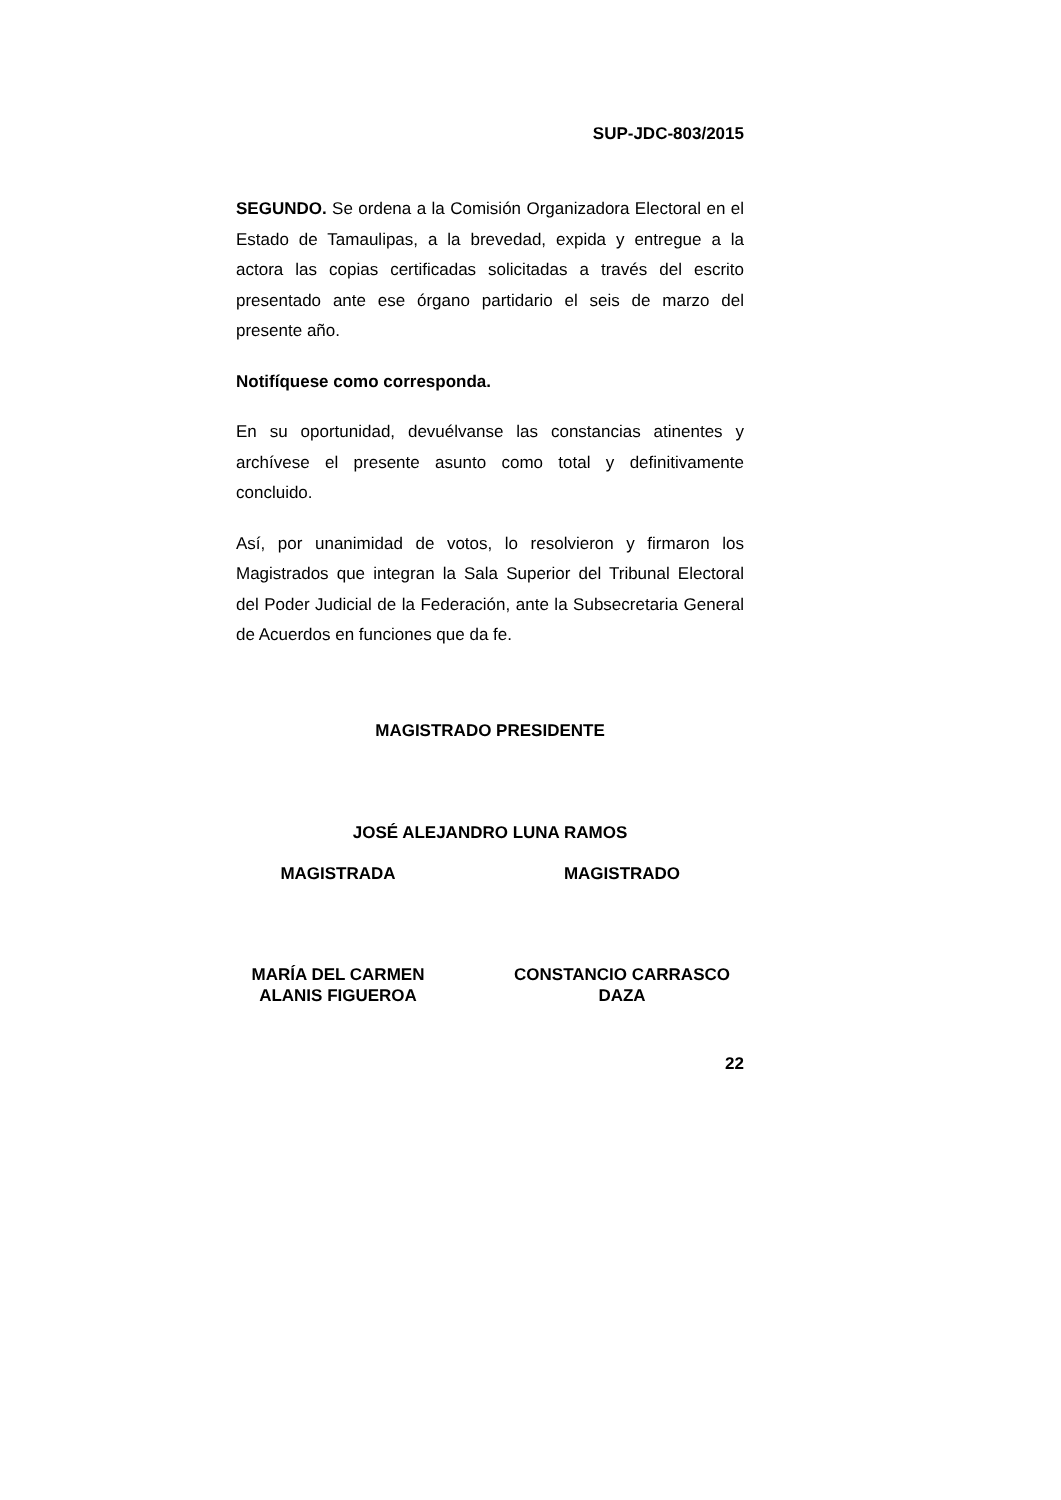SUP-JDC-803/2015
SEGUNDO. Se ordena a la Comisión Organizadora Electoral en el Estado de Tamaulipas, a la brevedad, expida y entregue a la actora las copias certificadas solicitadas a través del escrito presentado ante ese órgano partidario el seis de marzo del presente año.
Notifíquese como corresponda.
En su oportunidad, devuélvanse las constancias atinentes y archívese el presente asunto como total y definitivamente concluido.
Así, por unanimidad de votos, lo resolvieron y firmaron los Magistrados que integran la Sala Superior del Tribunal Electoral del Poder Judicial de la Federación, ante la Subsecretaria General de Acuerdos en funciones que da fe.
MAGISTRADO PRESIDENTE
JOSÉ ALEJANDRO LUNA RAMOS
MAGISTRADA MAGISTRADO
MARÍA DEL CARMEN
ALANIS FIGUEROA
CONSTANCIO CARRASCO
DAZA
22